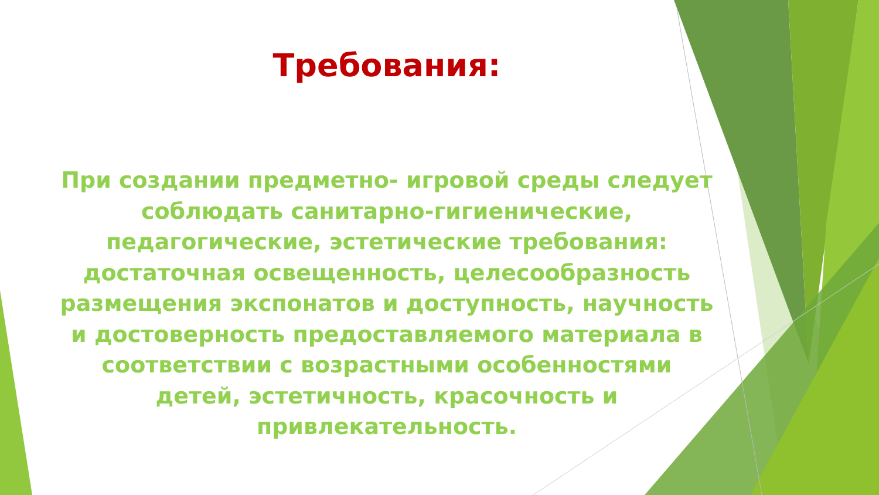Требования:
При создании предметно- игровой среды следует соблюдать санитарно-гигиенические, педагогические, эстетические требования: достаточная освещенность, целесообразность размещения экспонатов и доступность, научность и достоверность предоставляемого материала в соответствии с возрастными особенностями детей, эстетичность, красочность и привлекательность.